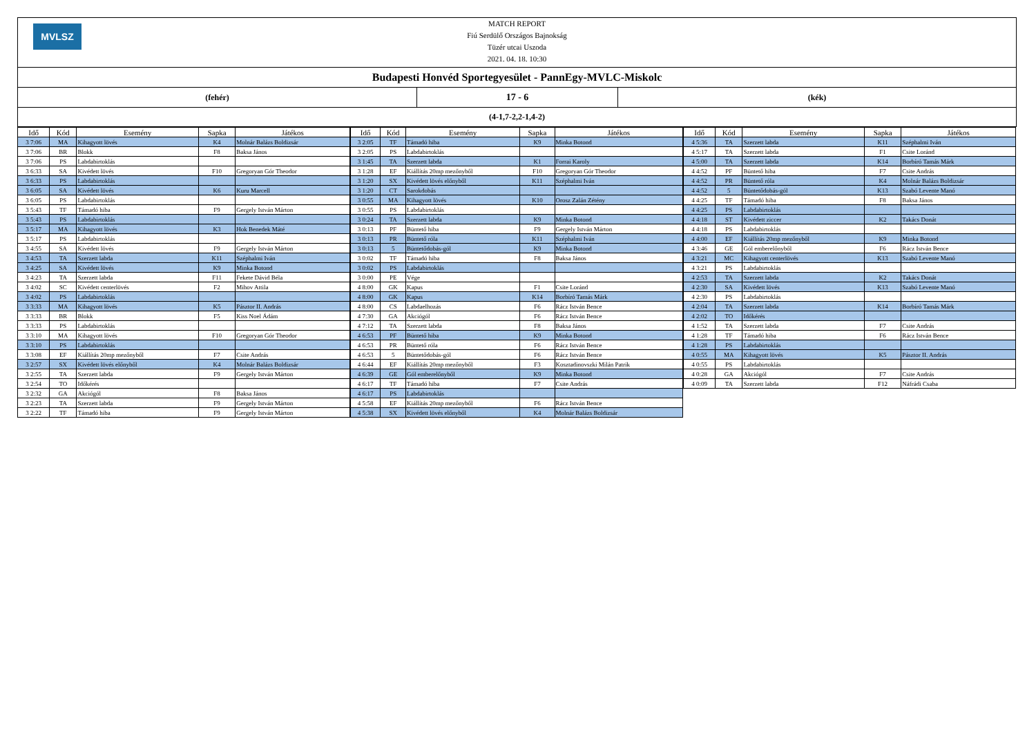MVLSZ
MATCH REPORT
Fiú Serdülő Országos Bajnokság
Tüzér utcai Uszoda
2021. 04. 18. 10:30
Budapesti Honvéd Sportegyesület - PannEgy-MVLC-Miskolc
(fehér)
17 - 6
(kék)
(4-1,7-2,2-1,4-2)
| Idő | Kód | Esemény | Sapka | Játékos |
| --- | --- | --- | --- | --- |
| 3 7:06 | MA | Kihagyott lövés | K4 | Molnár Balázs Boldizsár |
| 3 7:06 | BR | Blokk | F8 | Baksa János |
| 3 7:06 | PS | Labdabirtoklás | | |
| 3 6:33 | SA | Kivédett lövés | F10 | Gregoryan Gór Theodor |
| 3 6:33 | PS | Labdabirtoklás | | |
| 3 6:05 | SA | Kivédett lövés | K6 | Kuru Marcell |
| 3 6:05 | PS | Labdabirtoklás | | |
| 3 5:43 | TF | Támadó hiba | F9 | Gergely István Márton |
| 3 5:43 | PS | Labdabirtoklás | | |
| 3 5:17 | MA | Kihagyott lövés | K3 | Hok Benedek Máté |
| 3 5:17 | PS | Labdabirtoklás | | |
| 3 4:55 | SA | Kivédett lövés | F9 | Gergely István Márton |
| 3 4:53 | TA | Szerzett labda | K11 | Széphalmi Iván |
| 3 4:25 | SA | Kivédett lövés | K9 | Minka Botond |
| 3 4:23 | TA | Szerzett labda | F11 | Fekete Dávid Béla |
| 3 4:02 | SC | Kivédett centerlövés | F2 | Mihov Attila |
| 3 4:02 | PS | Labdabirtoklás | | |
| 3 3:33 | MA | Kihagyott lövés | K5 | Pásztor II. András |
| 3 3:33 | BR | Blokk | F5 | Kiss Noel Ádám |
| 3 3:33 | PS | Labdabirtoklás | | |
| 3 3:10 | MA | Kihagyott lövés | F10 | Gregoryan Gór Theodor |
| 3 3:10 | PS | Labdabirtoklás | | |
| 3 3:08 | EF | Kiállítás 20mp mezőnyből | F7 | Csite András |
| 3 2:57 | SX | Kivédett lövés előnyből | K4 | Molnár Balázs Boldizsár |
| 3 2:55 | TA | Szerzett labda | F9 | Gergely István Márton |
| 3 2:54 | TO | Időkérés | | |
| 3 2:32 | GA | Akciógól | F8 | Baksa János |
| 3 2:23 | TA | Szerzett labda | F9 | Gergely István Márton |
| 3 2:22 | TF | Támadó hiba | F9 | Gergely István Márton |
| Idő | Kód | Esemény | Sapka | Játékos |
| --- | --- | --- | --- | --- |
| 3 2:05 | TF | Támadó hiba | K9 | Minka Botond |
| 3 2:05 | PS | Labdabirtoklás | | |
| 3 1:45 | TA | Szerzett labda | K1 | Forrai Karoly |
| 3 1:28 | EF | Kiállítás 20mp mezőnyből | F10 | Gregoryan Gór Theodor |
| 3 1:20 | SX | Kivédett lövés előnyből | K11 | Széphalmi Iván |
| 3 1:20 | CT | Sarokdobás | | |
| 3 0:55 | MA | Kihagyott lövés | K10 | Orosz Zalán Zétény |
| 3 0:55 | PS | Labdabirtoklás | | |
| 3 0:24 | TA | Szerzett labda | K9 | Minka Botond |
| 3 0:13 | PF | Büntető hiba | F9 | Gergely István Márton |
| 3 0:13 | PR | Büntető róla | K11 | Széphalmi Iván |
| 3 0:13 | 5 | Büntetődobás-gól | K9 | Minka Botond |
| 3 0:02 | TF | Támadó hiba | F8 | Baksa János |
| 3 0:02 | PS | Labdabirtoklás | | |
| 3 0:00 | PE | Vége | | |
| 4 8:00 | GK | Kapus | F1 | Csite Loránd |
| 4 8:00 | GK | Kapus | K14 | Borbíró Tamás Márk |
| 4 8:00 | CS | Labdaelhozás | F6 | Rácz István Bence |
| 4 7:30 | GA | Akciógól | F6 | Rácz István Bence |
| 4 7:12 | TA | Szerzett labda | F8 | Baksa János |
| 4 6:53 | PF | Büntető hiba | K9 | Minka Botond |
| 4 6:53 | PR | Büntető róla | F6 | Rácz István Bence |
| 4 6:53 | 5 | Büntetődobás-gól | F6 | Rácz István Bence |
| 4 6:44 | EF | Kiállítás 20mp mezőnyből | F3 | Kosztadinovszki Milán Patrik |
| 4 6:39 | GE | Gól emberelőnyből | K9 | Minka Botond |
| 4 6:17 | TF | Támadó hiba | F7 | Csite András |
| 4 6:17 | PS | Labdabirtoklás | | |
| 4 5:58 | EF | Kiállítás 20mp mezőnyből | F6 | Rácz István Bence |
| 4 5:38 | SX | Kivédett lövés előnyből | K4 | Molnár Balázs Boldizsár |
| Idő | Kód | Esemény | Sapka | Játékos |
| --- | --- | --- | --- | --- |
| 4 5:36 | TA | Szerzett labda | K11 | Széphalmi Iván |
| 4 5:17 | TA | Szerzett labda | F1 | Csite Loránd |
| 4 5:00 | TA | Szerzett labda | K14 | Borbíró Tamás Márk |
| 4 4:52 | PF | Büntető hiba | F7 | Csite András |
| 4 4:52 | PR | Büntető róla | K4 | Molnár Balázs Boldizsár |
| 4 4:52 | 5 | Büntetődobás-gól | K13 | Szabó Levente Manó |
| 4 4:25 | TF | Támadó hiba | F8 | Baksa János |
| 4 4:25 | PS | Labdabirtoklás | | |
| 4 4:18 | ST | Kivédett ziccer | K2 | Takács Donát |
| 4 4:18 | PS | Labdabirtoklás | | |
| 4 4:00 | EF | Kiállítás 20mp mezőnyből | K9 | Minka Botond |
| 4 3:46 | GE | Gól emberelőnyből | F6 | Rácz István Bence |
| 4 3:21 | MC | Kihagyott centerlövés | K13 | Szabó Levente Manó |
| 4 3:21 | PS | Labdabirtoklás | | |
| 4 2:53 | TA | Szerzett labda | K2 | Takács Donát |
| 4 2:30 | SA | Kivédett lövés | K13 | Szabó Levente Manó |
| 4 2:30 | PS | Labdabirtoklás | | |
| 4 2:04 | TA | Szerzett labda | K14 | Borbíró Tamás Márk |
| 4 2:02 | TO | Időkérés | | |
| 4 1:52 | TA | Szerzett labda | F7 | Csite András |
| 4 1:28 | TF | Támadó hiba | F6 | Rácz István Bence |
| 4 1:28 | PS | Labdabirtoklás | | |
| 4 0:55 | MA | Kihagyott lövés | K5 | Pásztor II. András |
| 4 0:55 | PS | Labdabirtoklás | | |
| 4 0:28 | GA | Akciógól | F7 | Csite András |
| 4 0:09 | TA | Szerzett labda | F12 | Náfrádi Csaba |